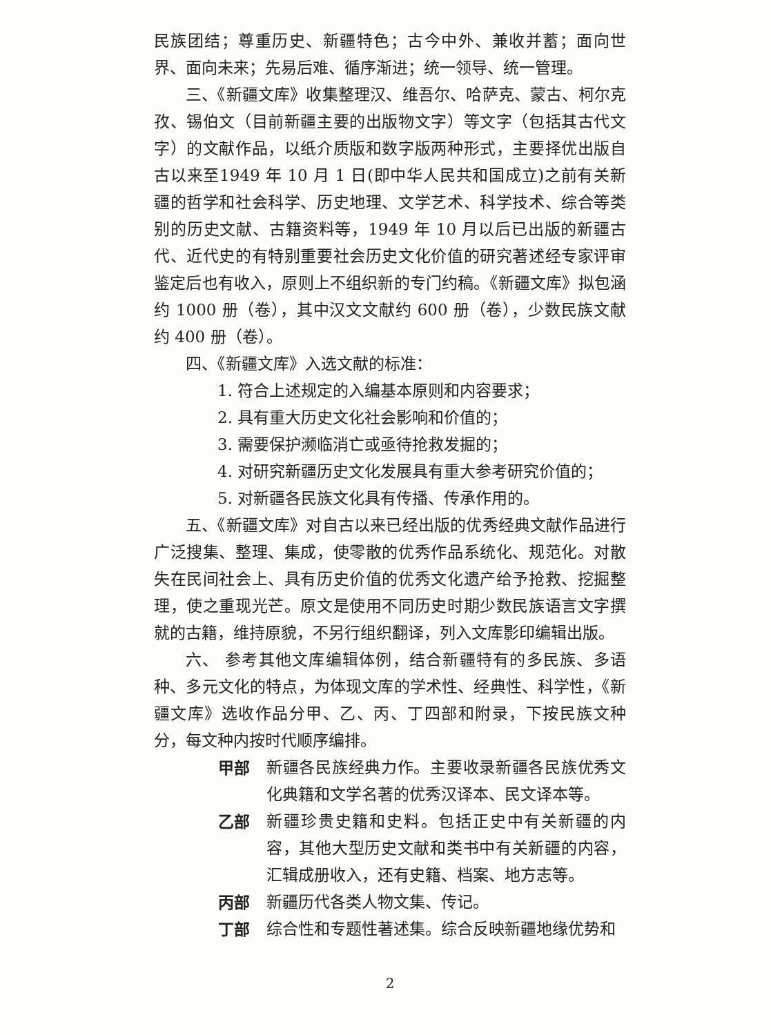民族团结；尊重历史、新疆特色；古今中外、兼收并蓄；面向世界、面向未来；先易后难、循序渐进；统一领导、统一管理。
三、《新疆文库》收集整理汉、维吾尔、哈萨克、蒙古、柯尔克孜、锡伯文（目前新疆主要的出版物文字）等文字（包括其古代文字）的文献作品，以纸介质版和数字版两种形式，主要择优出版自古以来至1949 年 10 月 1 日(即中华人民共和国成立)之前有关新疆的哲学和社会科学、历史地理、文学艺术、科学技术、综合等类别的历史文献、古籍资料等，1949 年 10 月以后已出版的新疆古代、近代史的有特别重要社会历史文化价值的研究著述经专家评审鉴定后也有收入，原则上不组织新的专门约稿。《新疆文库》拟包涵约 1000 册（卷），其中汉文文献约 600 册（卷），少数民族文献约 400 册（卷）。
四、《新疆文库》入选文献的标准：
1. 符合上述规定的入编基本原则和内容要求；
2. 具有重大历史文化社会影响和价值的；
3. 需要保护濒临消亡或亟待抢救发掘的；
4. 对研究新疆历史文化发展具有重大参考研究价值的；
5. 对新疆各民族文化具有传播、传承作用的。
五、《新疆文库》对自古以来已经出版的优秀经典文献作品进行广泛搜集、整理、集成，使零散的优秀作品系统化、规范化。对散失在民间社会上、具有历史价值的优秀文化遗产给予抢救、挖掘整理，使之重现光芒。原文是使用不同历史时期少数民族语言文字撰就的古籍，维持原貌，不另行组织翻译，列入文库影印编辑出版。
六、 参考其他文库编辑体例，结合新疆特有的多民族、多语种、多元文化的特点，为体现文库的学术性、经典性、科学性，《新疆文库》选收作品分甲、乙、丙、丁四部和附录，下按民族文种分，每文种内按时代顺序编排。
甲部 新疆各民族经典力作。主要收录新疆各民族优秀文化典籍和文学名著的优秀汉译本、民文译本等。
乙部 新疆珍贵史籍和史料。包括正史中有关新疆的内容，其他大型历史文献和类书中有关新疆的内容，汇辑成册收入，还有史籍、档案、地方志等。
丙部 新疆历代各类人物文集、传记。
丁部 综合性和专题性著述集。综合反映新疆地缘优势和
2